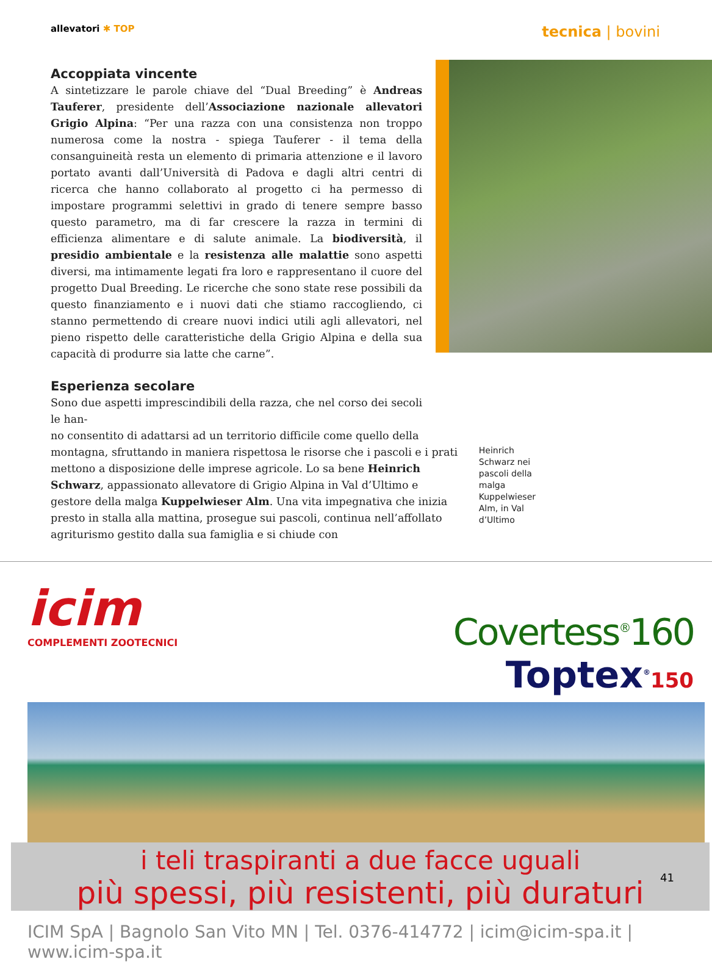allevatori ✱ TOP
tecnica | bovini
Accoppiata vincente
A sintetizzare le parole chiave del “Dual Breeding” è Andreas Tauferer, presidente dell’Associazione nazionale allevatori Grigio Alpina: “Per una razza con una consistenza non troppo numerosa come la nostra - spiega Tauferer - il tema della consanguineità resta un elemento di primaria attenzione e il lavoro portato avanti dall’Università di Padova e dagli altri centri di ricerca che hanno collaborato al progetto ci ha permesso di impostare programmi selettivi in grado di tenere sempre basso questo parametro, ma di far crescere la razza in termini di efficienza alimentare e di salute animale. La biodiversità, il presidio ambientale e la resistenza alle malattie sono aspetti diversi, ma intimamente legati fra loro e rappresentano il cuore del progetto Dual Breeding. Le ricerche che sono state rese possibili da questo finanziamento e i nuovi dati che stiamo raccogliendo, ci stanno permettendo di creare nuovi indici utili agli allevatori, nel pieno rispetto delle caratteristiche della Grigio Alpina e della sua capacità di produrre sia latte che carne”.
Esperienza secolare
Sono due aspetti imprescindibili della razza, che nel corso dei secoli le han-
no consentito di adattarsi ad un territorio difficile come quello della montagna, sfruttando in maniera rispettosa le risorse che i pascoli e i prati mettono a disposizione delle imprese agricole. Lo sa bene Heinrich Schwarz, appassionato allevatore di Grigio Alpina in Val d’Ultimo e gestore della malga Kuppelwieser Alm. Una vita impegnativa che inizia presto in stalla alla mattina, prosegue sui pascoli, continua nell’affollato agriturismo gestito dalla sua famiglia e si chiude con
Heinrich Schwarz nei pascoli della malga Kuppelwieser Alm, in Val d’Ultimo
icim
COMPLEMENTI ZOOTECNICI
Covertess<sup>®</sup>160
Toptex<sup>®</sup>150
i teli traspiranti a due facce uguali
più spessi, più resistenti, più duraturi
ICIM SpA | Bagnolo San Vito MN | Tel. 0376-414772 | icim@icim-spa.it | www.icim-spa.it
41